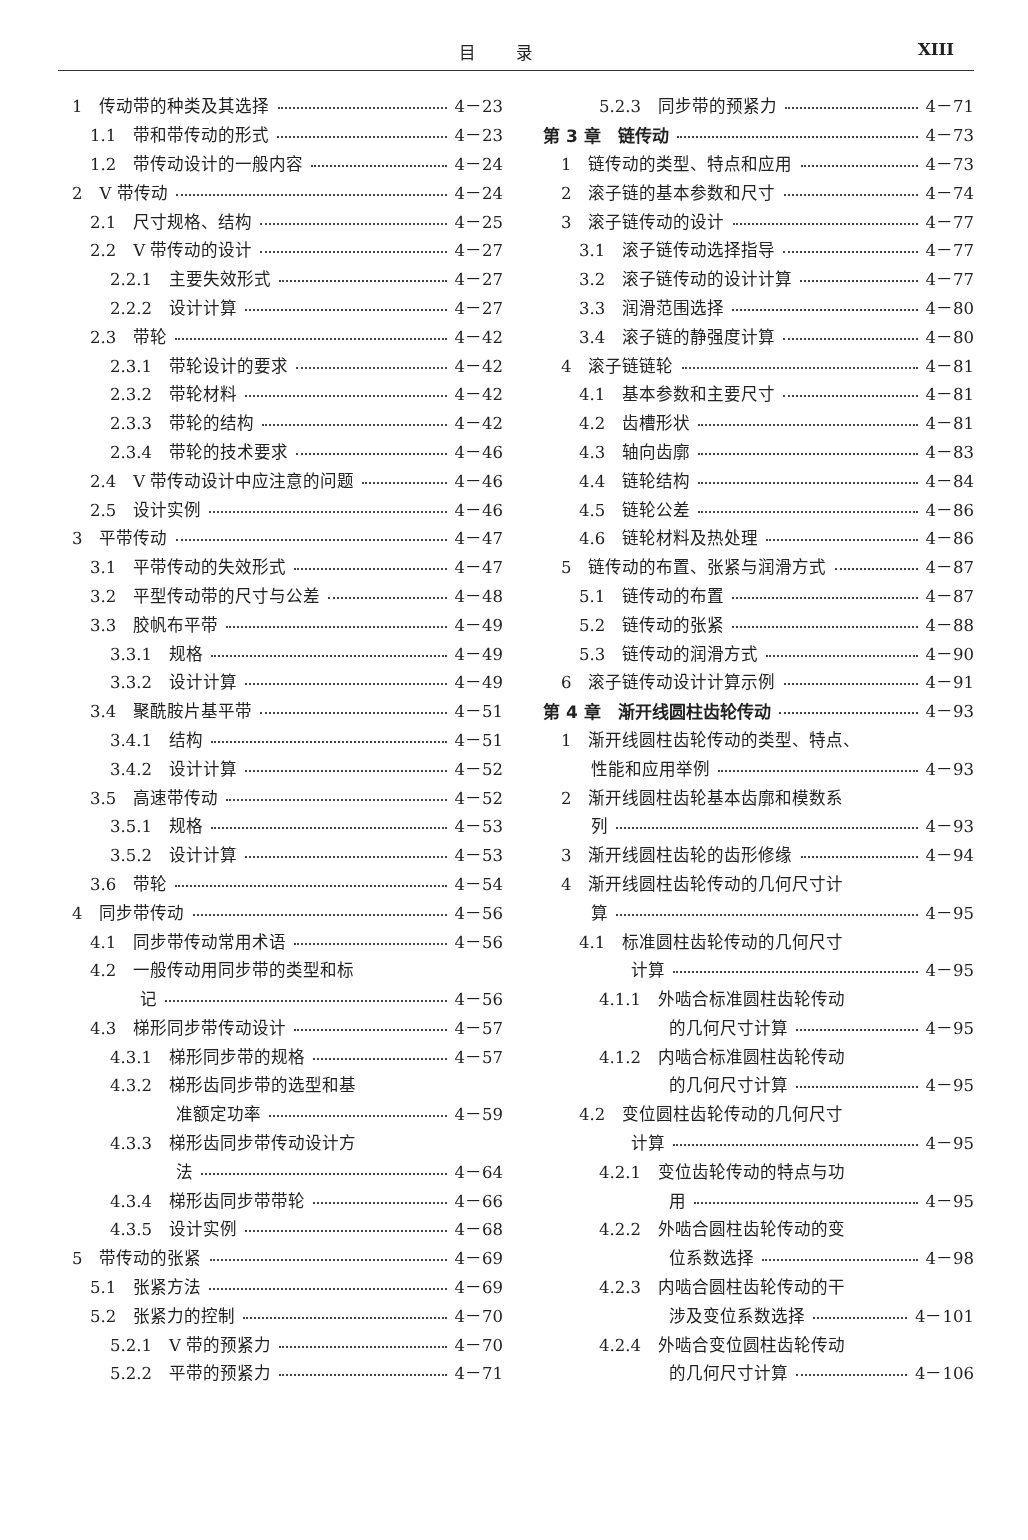目录 XIII
1　传动带的种类及其选择 4－23
1.1　带和带传动的形式 4－23
1.2　带传动设计的一般内容 4－24
2　V 带传动 4－24
2.1　尺寸规格、结构 4－25
2.2　V 带传动的设计 4－27
2.2.1　主要失效形式 4－27
2.2.2　设计计算 4－27
2.3　带轮 4－42
2.3.1　带轮设计的要求 4－42
2.3.2　带轮材料 4－42
2.3.3　带轮的结构 4－42
2.3.4　带轮的技术要求 4－46
2.4　V 带传动设计中应注意的问题 4－46
2.5　设计实例 4－46
3　平带传动 4－47
3.1　平带传动的失效形式 4－47
3.2　平型传动带的尺寸与公差 4－48
3.3　胶帆布平带 4－49
3.3.1　规格 4－49
3.3.2　设计计算 4－49
3.4　聚酰胺片基平带 4－51
3.4.1　结构 4－51
3.4.2　设计计算 4－52
3.5　高速带传动 4－52
3.5.1　规格 4－53
3.5.2　设计计算 4－53
3.6　带轮 4－54
4　同步带传动 4－56
4.1　同步带传动常用术语 4－56
4.2　一般传动用同步带的类型和标
记 4－56
4.3　梯形同步带传动设计 4－57
4.3.1　梯形同步带的规格 4－57
4.3.2　梯形齿同步带的选型和基
准额定功率 4－59
4.3.3　梯形齿同步带传动设计方
法 4－64
4.3.4　梯形齿同步带带轮 4－66
4.3.5　设计实例 4－68
5　带传动的张紧 4－69
5.1　张紧方法 4－69
5.2　张紧力的控制 4－70
5.2.1　V 带的预紧力 4－70
5.2.2　平带的预紧力 4－71
5.2.3　同步带的预紧力 4－71
第 3 章　链传动 4－73
1　链传动的类型、特点和应用 4－73
2　滚子链的基本参数和尺寸 4－74
3　滚子链传动的设计 4－77
3.1　滚子链传动选择指导 4－77
3.2　滚子链传动的设计计算 4－77
3.3　润滑范围选择 4－80
3.4　滚子链的静强度计算 4－80
4　滚子链链轮 4－81
4.1　基本参数和主要尺寸 4－81
4.2　齿槽形状 4－81
4.3　轴向齿廓 4－83
4.4　链轮结构 4－84
4.5　链轮公差 4－86
4.6　链轮材料及热处理 4－86
5　链传动的布置、张紧与润滑方式 4－87
5.1　链传动的布置 4－87
5.2　链传动的张紧 4－88
5.3　链传动的润滑方式 4－90
6　滚子链传动设计计算示例 4－91
第 4 章　渐开线圆柱齿轮传动 4－93
1　渐开线圆柱齿轮传动的类型、特点、
性能和应用举例 4－93
2　渐开线圆柱齿轮基本齿廓和模数系
列 4－93
3　渐开线圆柱齿轮的齿形修缘 4－94
4　渐开线圆柱齿轮传动的几何尺寸计
算 4－95
4.1　标准圆柱齿轮传动的几何尺寸
计算 4－95
4.1.1　外啮合标准圆柱齿轮传动
的几何尺寸计算 4－95
4.1.2　内啮合标准圆柱齿轮传动
的几何尺寸计算 4－95
4.2　变位圆柱齿轮传动的几何尺寸
计算 4－95
4.2.1　变位齿轮传动的特点与功
用 4－95
4.2.2　外啮合圆柱齿轮传动的变
位系数选择 4－98
4.2.3　内啮合圆柱齿轮传动的干
涉及变位系数选择 4－101
4.2.4　外啮合变位圆柱齿轮传动
的几何尺寸计算 4－106